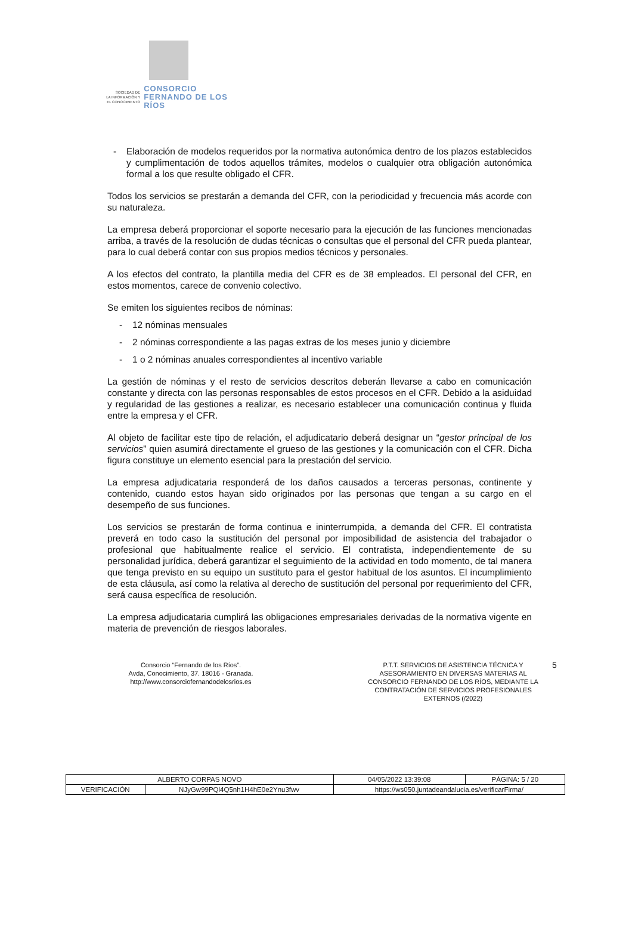SOCIEDAD DE
LA INFORMACIÓN Y
EL CONOCIMIENTO
CONSORCIO
FERNANDO DE LOS RÍOS
- Elaboración de modelos requeridos por la normativa autonómica dentro de los plazos establecidos y cumplimentación de todos aquellos trámites, modelos o cualquier otra obligación autonómica formal a los que resulte obligado el CFR.
Todos los servicios se prestarán a demanda del CFR, con la periodicidad y frecuencia más acorde con su naturaleza.
La empresa deberá proporcionar el soporte necesario para la ejecución de las funciones mencionadas arriba, a través de la resolución de dudas técnicas o consultas que el personal del CFR pueda plantear, para lo cual deberá contar con sus propios medios técnicos y personales.
A los efectos del contrato, la plantilla media del CFR es de 38 empleados. El personal del CFR, en estos momentos, carece de convenio colectivo.
Se emiten los siguientes recibos de nóminas:
- 12 nóminas mensuales
- 2 nóminas correspondiente a las pagas extras de los meses junio y diciembre
- 1 o 2 nóminas anuales correspondientes al incentivo variable
La gestión de nóminas y el resto de servicios descritos deberán llevarse a cabo en comunicación constante y directa con las personas responsables de estos procesos en el CFR. Debido a la asiduidad y regularidad de las gestiones a realizar, es necesario establecer una comunicación continua y fluida entre la empresa y el CFR.
Al objeto de facilitar este tipo de relación, el adjudicatario deberá designar un “gestor principal de los servicios” quien asumirá directamente el grueso de las gestiones y la comunicación con el CFR. Dicha figura constituye un elemento esencial para la prestación del servicio.
La empresa adjudicataria responderá de los daños causados a terceras personas, continente y contenido, cuando estos hayan sido originados por las personas que tengan a su cargo en el desempeño de sus funciones.
Los servicios se prestarán de forma continua e ininterrumpida, a demanda del CFR. El contratista preverá en todo caso la sustitución del personal por imposibilidad de asistencia del trabajador o profesional que habitualmente realice el servicio. El contratista, independientemente de su personalidad jurídica, deberá garantizar el seguimiento de la actividad en todo momento, de tal manera que tenga previsto en su equipo un sustituto para el gestor habitual de los asuntos. El incumplimiento de esta cláusula, así como la relativa al derecho de sustitución del personal por requerimiento del CFR, será causa específica de resolución.
La empresa adjudicataria cumplirá las obligaciones empresariales derivadas de la normativa vigente en materia de prevención de riesgos laborales.
Consorcio “Fernando de los Ríos”.
Avda, Conocimiento, 37. 18016 - Granada.
http://www.consorciofernandodelosrios.es
P.T.T. SERVICIOS DE ASISTENCIA TÉCNICA Y ASESORAMIENTO EN DIVERSAS MATERIAS AL CONSORCIO FERNANDO DE LOS RÍOS, MEDIANTE LA CONTRATACIÓN DE SERVICIOS PROFESIONALES EXTERNOS (/2022)
5
| ALBERTO CORPAS NOVO | | | 04/05/2022 13:39:08 | PÁGINA: 5 / 20 |
| VERIFICACIÓN | NJyGw99PQl4Q5nh1H4hE0e2Ynu3fwv | https://ws050.juntadeandalucia.es/verificarFirma/ | | |